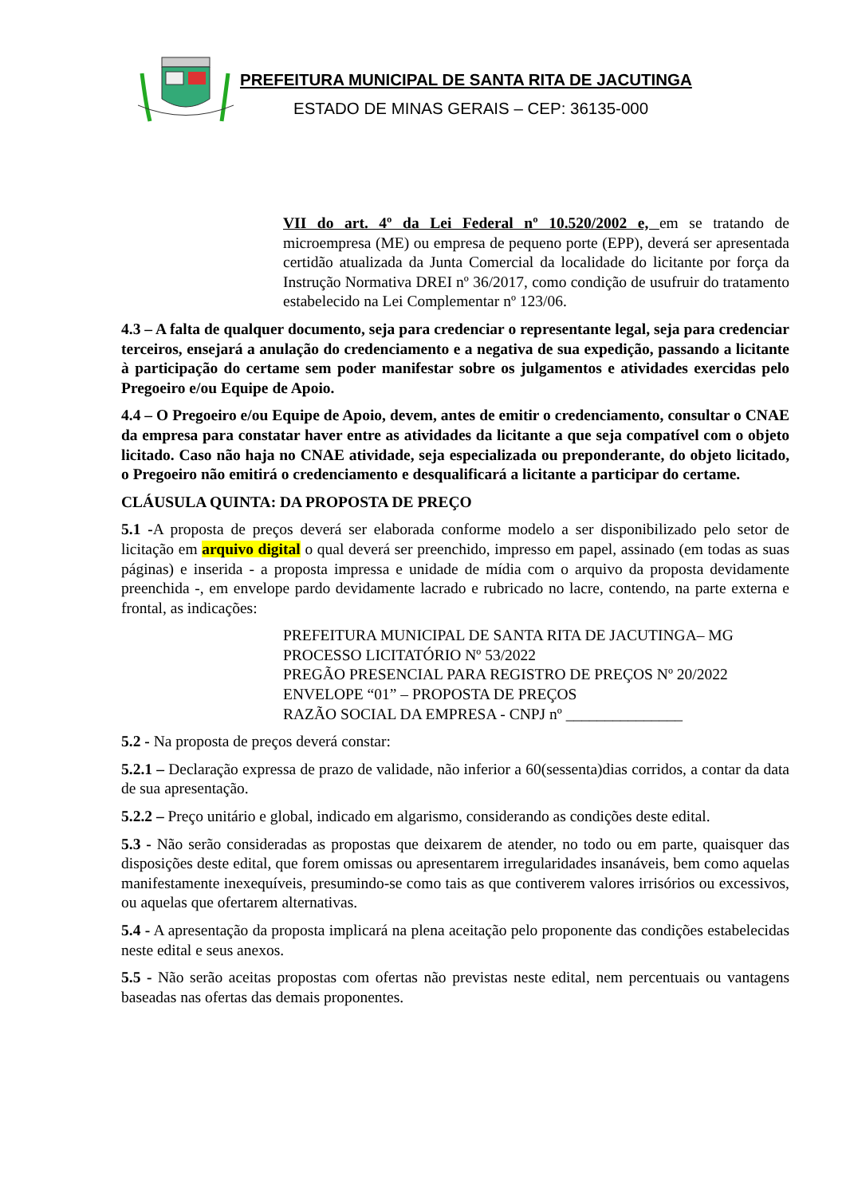PREFEITURA MUNICIPAL DE SANTA RITA DE JACUTINGA
ESTADO DE MINAS GERAIS – CEP: 36135-000
VII do art. 4º da Lei Federal nº 10.520/2002 e, em se tratando de microempresa (ME) ou empresa de pequeno porte (EPP), deverá ser apresentada certidão atualizada da Junta Comercial da localidade do licitante por força da Instrução Normativa DREI nº 36/2017, como condição de usufruir do tratamento estabelecido na Lei Complementar nº 123/06.
4.3 – A falta de qualquer documento, seja para credenciar o representante legal, seja para credenciar terceiros, ensejará a anulação do credenciamento e a negativa de sua expedição, passando a licitante à participação do certame sem poder manifestar sobre os julgamentos e atividades exercidas pelo Pregoeiro e/ou Equipe de Apoio.
4.4 – O Pregoeiro e/ou Equipe de Apoio, devem, antes de emitir o credenciamento, consultar o CNAE da empresa para constatar haver entre as atividades da licitante a que seja compatível com o objeto licitado. Caso não haja no CNAE atividade, seja especializada ou preponderante, do objeto licitado, o Pregoeiro não emitirá o credenciamento e desqualificará a licitante a participar do certame.
CLÁUSULA QUINTA: DA PROPOSTA DE PREÇO
5.1 -A proposta de preços deverá ser elaborada conforme modelo a ser disponibilizado pelo setor de licitação em arquivo digital o qual deverá ser preenchido, impresso em papel, assinado (em todas as suas páginas) e inserida - a proposta impressa e unidade de mídia com o arquivo da proposta devidamente preenchida -, em envelope pardo devidamente lacrado e rubricado no lacre, contendo, na parte externa e frontal, as indicações:
PREFEITURA MUNICIPAL DE SANTA RITA DE JACUTINGA– MG
PROCESSO LICITATÓRIO Nº 53/2022
PREGÃO PRESENCIAL PARA REGISTRO DE PREÇOS Nº 20/2022
ENVELOPE “01” – PROPOSTA DE PREÇOS
RAZÃO SOCIAL DA EMPRESA - CNPJ nº _______________
5.2 - Na proposta de preços deverá constar:
5.2.1 – Declaração expressa de prazo de validade, não inferior a 60(sessenta)dias corridos, a contar da data de sua apresentação.
5.2.2 – Preço unitário e global, indicado em algarismo, considerando as condições deste edital.
5.3 - Não serão consideradas as propostas que deixarem de atender, no todo ou em parte, quaisquer das disposições deste edital, que forem omissas ou apresentarem irregularidades insanáveis, bem como aquelas manifestamente inexequíveis, presumindo-se como tais as que contiverem valores irrisórios ou excessivos, ou aquelas que ofertarem alternativas.
5.4 - A apresentação da proposta implicará na plena aceitação pelo proponente das condições estabelecidas neste edital e seus anexos.
5.5 - Não serão aceitas propostas com ofertas não previstas neste edital, nem percentuais ou vantagens baseadas nas ofertas das demais proponentes.